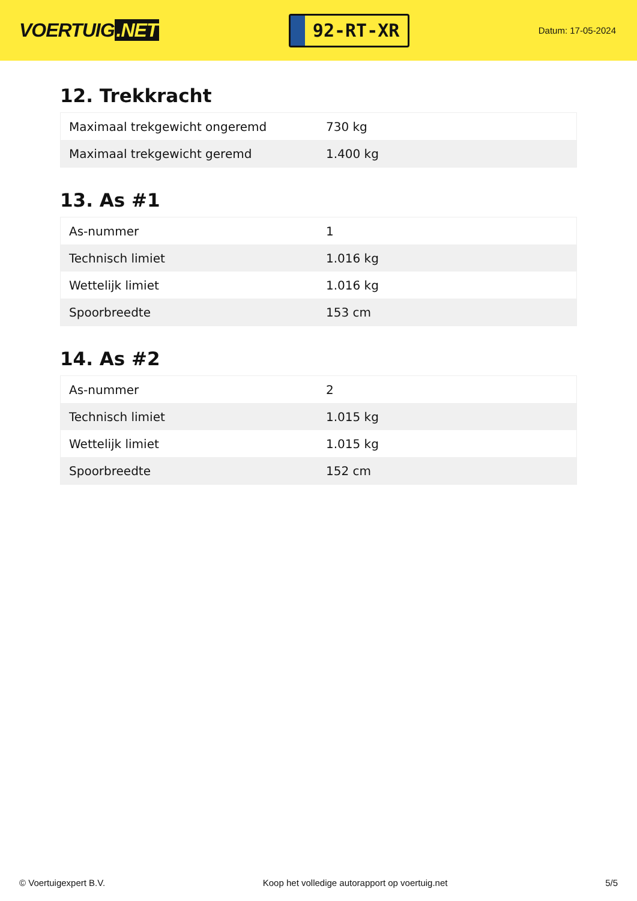VOERTUIG.NET
92-RT-XR
Datum: 17-05-2024
12. Trekkracht
| Maximaal trekgewicht ongeremd | 730 kg |
| Maximaal trekgewicht geremd | 1.400 kg |
13. As #1
| As-nummer | 1 |
| Technisch limiet | 1.016 kg |
| Wettelijk limiet | 1.016 kg |
| Spoorbreedte | 153 cm |
14. As #2
| As-nummer | 2 |
| Technisch limiet | 1.015 kg |
| Wettelijk limiet | 1.015 kg |
| Spoorbreedte | 152 cm |
© Voertuigexpert B.V. Koop het volledige autorapport op voertuig.net 5/5